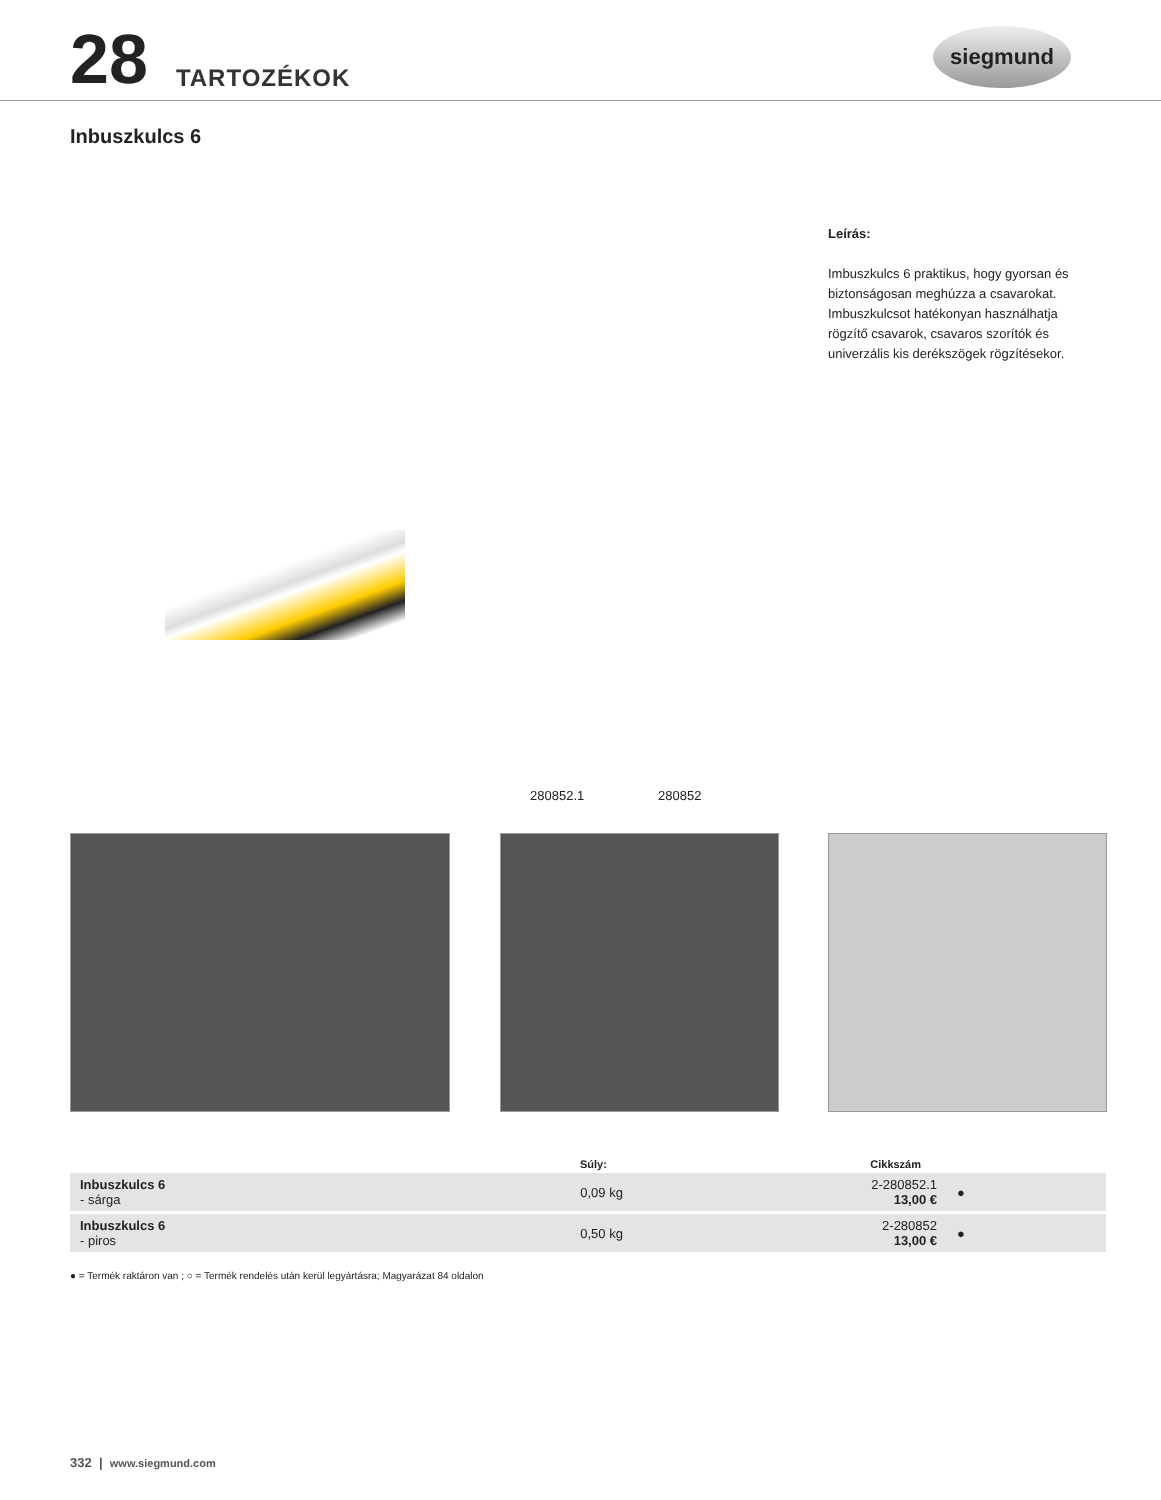28 TARTOZÉKOK
siegmund
Inbuszkulcs 6
Leírás:
Imbuszkulcs 6 praktikus, hogy gyorsan és biztonságosan meghúzza a csavarokat. Imbuszkulcsot hatékonyan használhatja rögzítő csavarok, csavaros szorítók és univerzális kis derékszögek rögzítésekor.
280852.1 280852
| | Súly: | Cikkszám | |
| --- | --- | --- | --- |
| Inbuszkulcs 6 - sárga | 0,09 kg | 2-280852.1 13,00 € | ● |
| Inbuszkulcs 6 - piros | 0,50 kg | 2-280852 13,00 € | ● |
● = Termék raktáron van ; ○ = Termék rendelés után kerül legyártásra; Magyarázat 84 oldalon
332 | www.siegmund.com